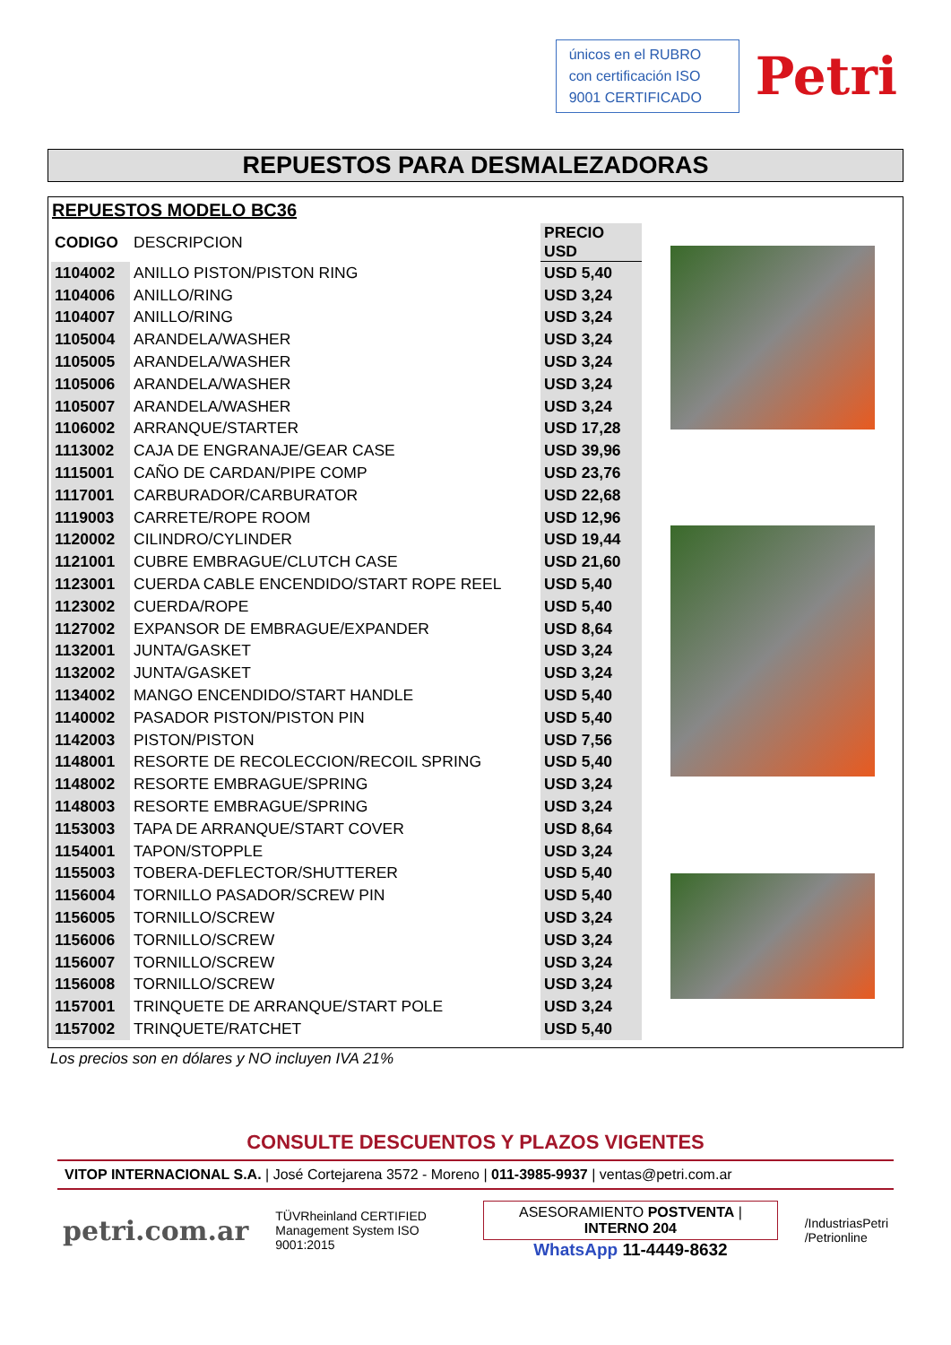únicos en el RUBRO con certificación ISO 9001 CERTIFICADO
Petri
REPUESTOS PARA DESMALEZADORAS
REPUESTOS MODELO BC36
| CODIGO | DESCRIPCION | PRECIO USD |
| 1104002 | ANILLO PISTON/PISTON RING | USD 5,40 |
| 1104006 | ANILLO/RING | USD 3,24 |
| 1104007 | ANILLO/RING | USD 3,24 |
| 1105004 | ARANDELA/WASHER | USD 3,24 |
| 1105005 | ARANDELA/WASHER | USD 3,24 |
| 1105006 | ARANDELA/WASHER | USD 3,24 |
| 1105007 | ARANDELA/WASHER | USD 3,24 |
| 1106002 | ARRANQUE/STARTER | USD 17,28 |
| 1113002 | CAJA DE ENGRANAJE/GEAR CASE | USD 39,96 |
| 1115001 | CAÑO DE CARDAN/PIPE COMP | USD 23,76 |
| 1117001 | CARBURADOR/CARBURATOR | USD 22,68 |
| 1119003 | CARRETE/ROPE ROOM | USD 12,96 |
| 1120002 | CILINDRO/CYLINDER | USD 19,44 |
| 1121001 | CUBRE EMBRAGUE/CLUTCH CASE | USD 21,60 |
| 1123001 | CUERDA CABLE ENCENDIDO/START ROPE REEL | USD 5,40 |
| 1123002 | CUERDA/ROPE | USD 5,40 |
| 1127002 | EXPANSOR DE EMBRAGUE/EXPANDER | USD 8,64 |
| 1132001 | JUNTA/GASKET | USD 3,24 |
| 1132002 | JUNTA/GASKET | USD 3,24 |
| 1134002 | MANGO ENCENDIDO/START HANDLE | USD 5,40 |
| 1140002 | PASADOR PISTON/PISTON PIN | USD 5,40 |
| 1142003 | PISTON/PISTON | USD 7,56 |
| 1148001 | RESORTE DE RECOLECCION/RECOIL SPRING | USD 5,40 |
| 1148002 | RESORTE EMBRAGUE/SPRING | USD 3,24 |
| 1148003 | RESORTE EMBRAGUE/SPRING | USD 3,24 |
| 1153003 | TAPA DE ARRANQUE/START COVER | USD 8,64 |
| 1154001 | TAPON/STOPPLE | USD 3,24 |
| 1155003 | TOBERA-DEFLECTOR/SHUTTERER | USD 5,40 |
| 1156004 | TORNILLO PASADOR/SCREW PIN | USD 5,40 |
| 1156005 | TORNILLO/SCREW | USD 3,24 |
| 1156006 | TORNILLO/SCREW | USD 3,24 |
| 1156007 | TORNILLO/SCREW | USD 3,24 |
| 1156008 | TORNILLO/SCREW | USD 3,24 |
| 1157001 | TRINQUETE DE ARRANQUE/START POLE | USD 3,24 |
| 1157002 | TRINQUETE/RATCHET | USD 5,40 |
Los precios son en dólares y NO incluyen IVA 21%
CONSULTE DESCUENTOS Y PLAZOS VIGENTES
VITOP INTERNACIONAL S.A. | José Cortejarena 3572 - Moreno | 011-3985-9937 | ventas@petri.com.ar
petri.com.ar
TÜVRheinland CERTIFIED
Management System ISO 9001:2015
ASESORAMIENTO POSTVENTA | INTERNO 204
WhatsApp 11-4449-8632
/IndustriasPetri
/Petrionline